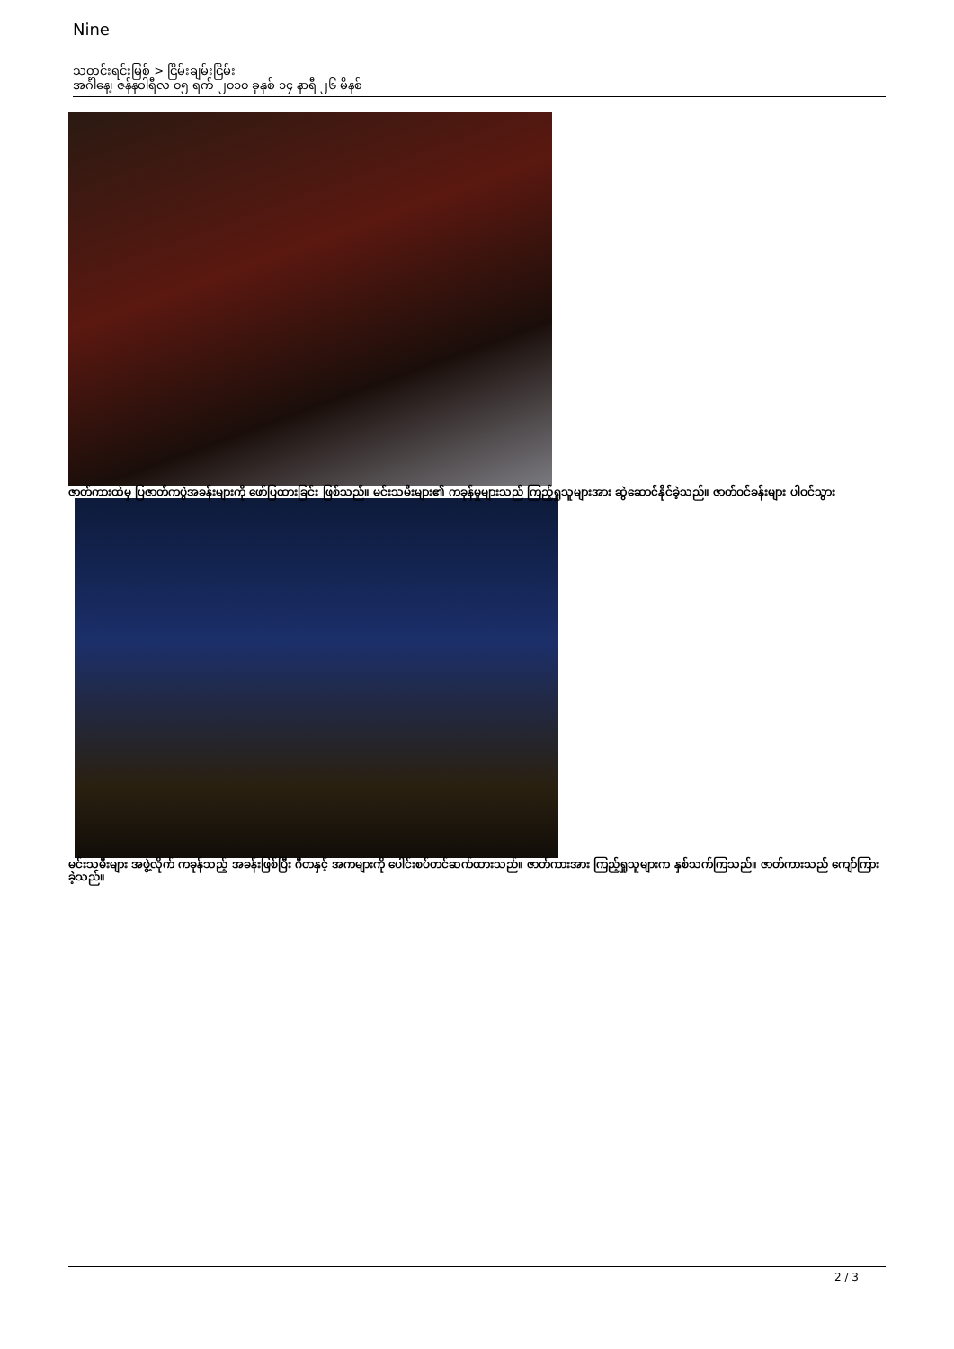Nine
သတင်းရင်းမြစ် > ငြိမ်းချမ်းငြိမ်း
အင်္ဂါနေ့၊ ဇန်နဝါရီလ ၀၅ ရက် ၂၀၁၀ ခုနှစ် ၁၄ နာရီ ၂၆ မိနစ်
ဇာတ်ကားထဲမှ ပြဇာတ်ကပွဲအခန်းများကို ဖော်ပြထားခြင်း ဖြစ်သည်။ မင်းသမီးများ၏ ကခုန်မှုများသည် ကြည့်ရှုသူများအား ဆွဲဆောင်နိုင်ခဲ့သည်။ ဇာတ်ဝင်ခန်းများ ပါဝင်သွား
မင်းသမီးများ အဖွဲ့လိုက် ကခုန်သည့် အခန်းဖြစ်ပြီး ဂီတနှင့် အကများကို ပေါင်းစပ်တင်ဆက်ထားသည်။ ဇာတ်ကားအား ကြည့်ရှုသူများက နှစ်သက်ကြသည်။ ဇာတ်ကားသည် ကျော်ကြားခဲ့သည်။
2 / 3